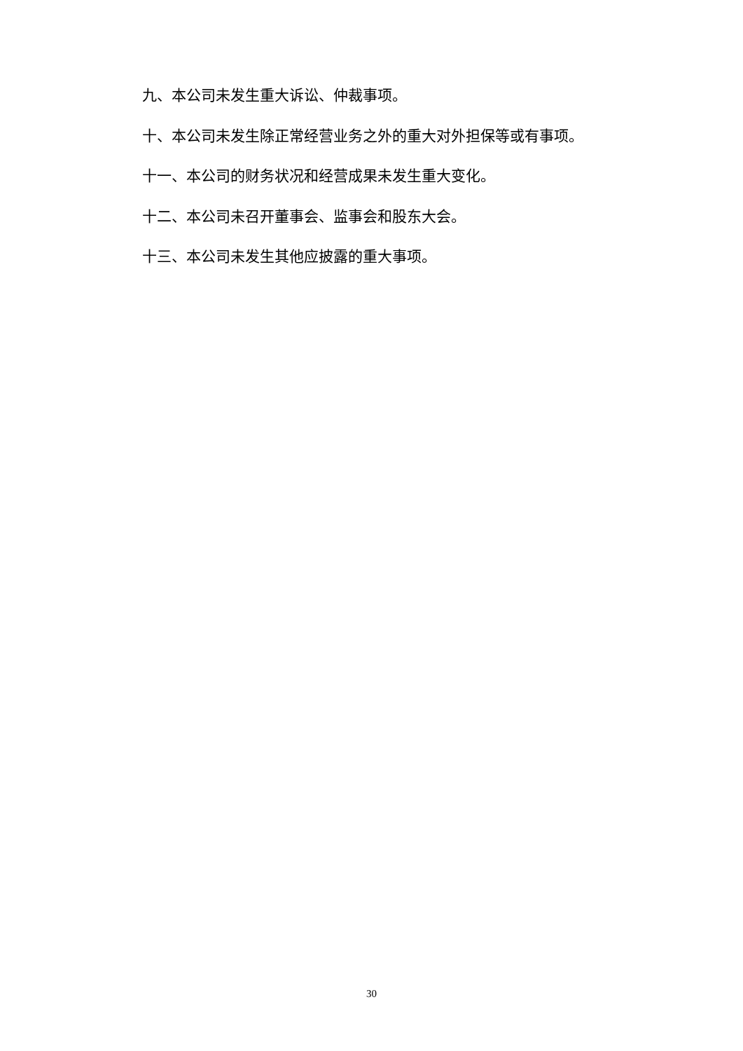九、本公司未发生重大诉讼、仲裁事项。
十、本公司未发生除正常经营业务之外的重大对外担保等或有事项。
十一、本公司的财务状况和经营成果未发生重大变化。
十二、本公司未召开董事会、监事会和股东大会。
十三、本公司未发生其他应披露的重大事项。
30